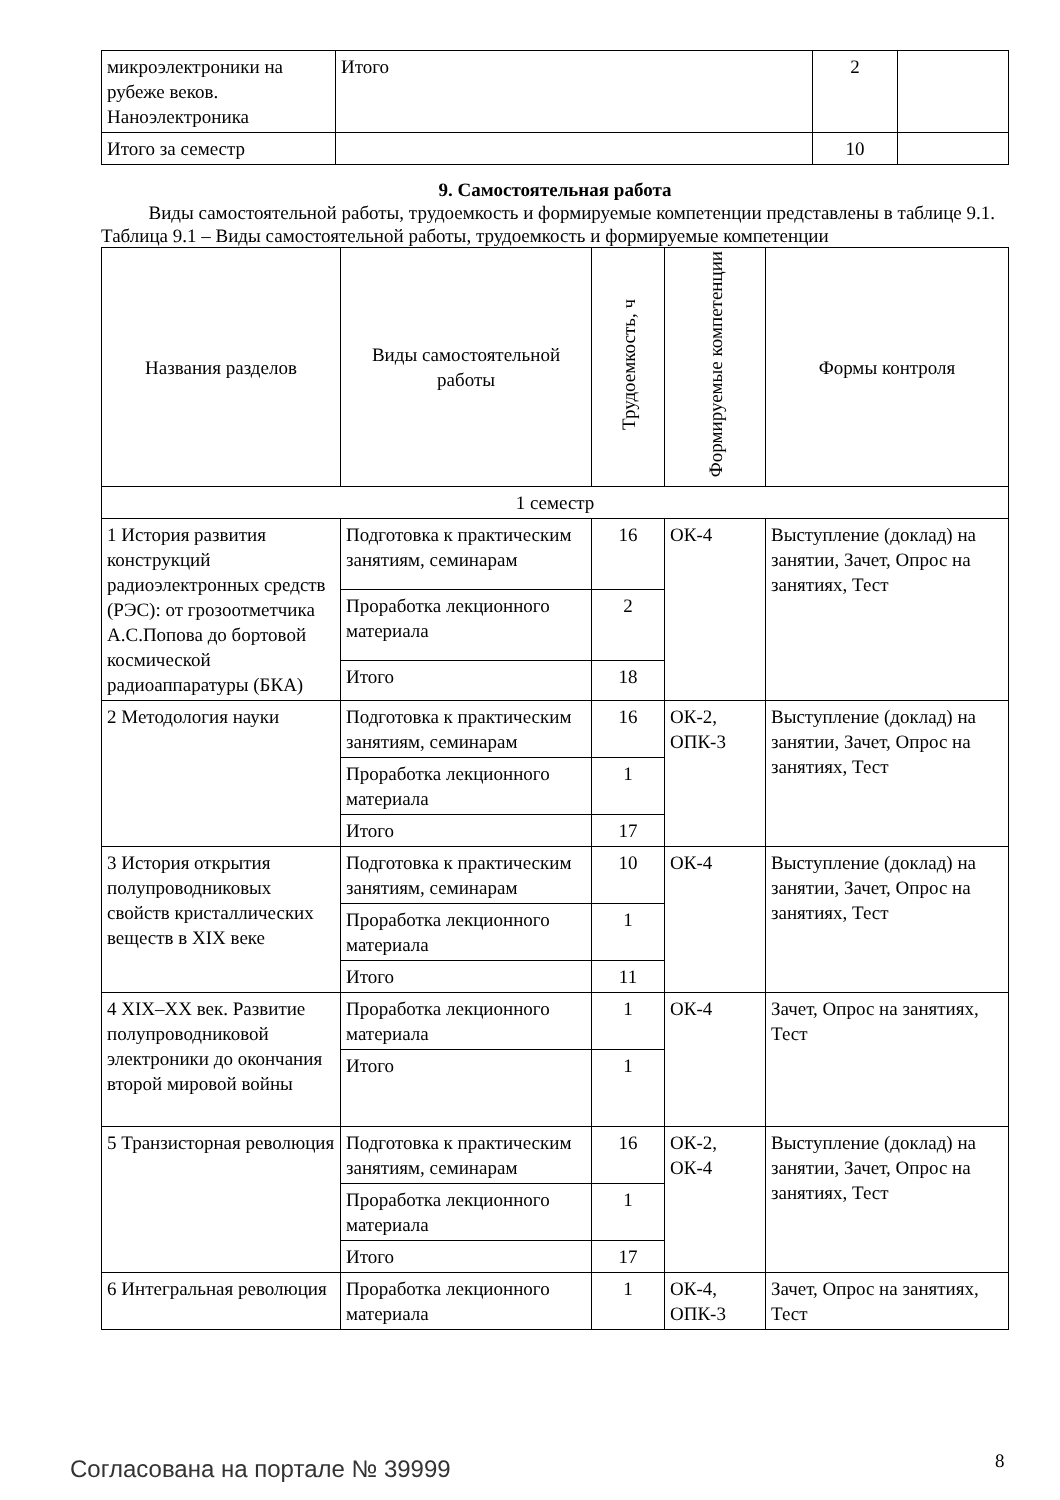| микроэлектроники на рубеже веков. Наноэлектроника | Итого | 2 | |
| Итого за семестр | | 10 | |
9. Самостоятельная работа
Виды самостоятельной работы, трудоемкость и формируемые компетенции представлены в таблице 9.1.
Таблица 9.1 – Виды самостоятельной работы, трудоемкость и формируемые компетенции
| Названия разделов | Виды самостоятельной работы | Трудоемкость, ч | Формируемые компетенции | Формы контроля |
| --- | --- | --- | --- | --- |
| 1 семестр | | | | |
| 1 История развития конструкций радиоэлектронных средств (РЭС): от грозоотметчика А.С.Попова до бортовой космической радиоаппаратуры (БКА) | Подготовка к практическим занятиям, семинарам | 16 | ОК-4 | Выступление (доклад) на занятии, Зачет, Опрос на занятиях, Тест |
| | Проработка лекционного материала | 2 | | |
| | Итого | 18 | | |
| 2 Методология науки | Подготовка к практическим занятиям, семинарам | 16 | ОК-2, ОПК-3 | Выступление (доклад) на занятии, Зачет, Опрос на занятиях, Тест |
| | Проработка лекционного материала | 1 | | |
| | Итого | 17 | | |
| 3 История открытия полупроводниковых свойств кристаллических веществ в XIX веке | Подготовка к практическим занятиям, семинарам | 10 | ОК-4 | Выступление (доклад) на занятии, Зачет, Опрос на занятиях, Тест |
| | Проработка лекционного материала | 1 | | |
| | Итого | 11 | | |
| 4 XIX–XX век. Развитие полупроводниковой электроники до окончания второй мировой войны | Проработка лекционного материала | 1 | ОК-4 | Зачет, Опрос на занятиях, Тест |
| | Итого | 1 | | |
| 5 Транзисторная революция | Подготовка к практическим занятиям, семинарам | 16 | ОК-2, ОК-4 | Выступление (доклад) на занятии, Зачет, Опрос на занятиях, Тест |
| | Проработка лекционного материала | 1 | | |
| | Итого | 17 | | |
| 6 Интегральная революция | Проработка лекционного материала | 1 | ОК-4, ОПК-3 | Зачет, Опрос на занятиях, Тест |
Согласована на портале № 39999 8